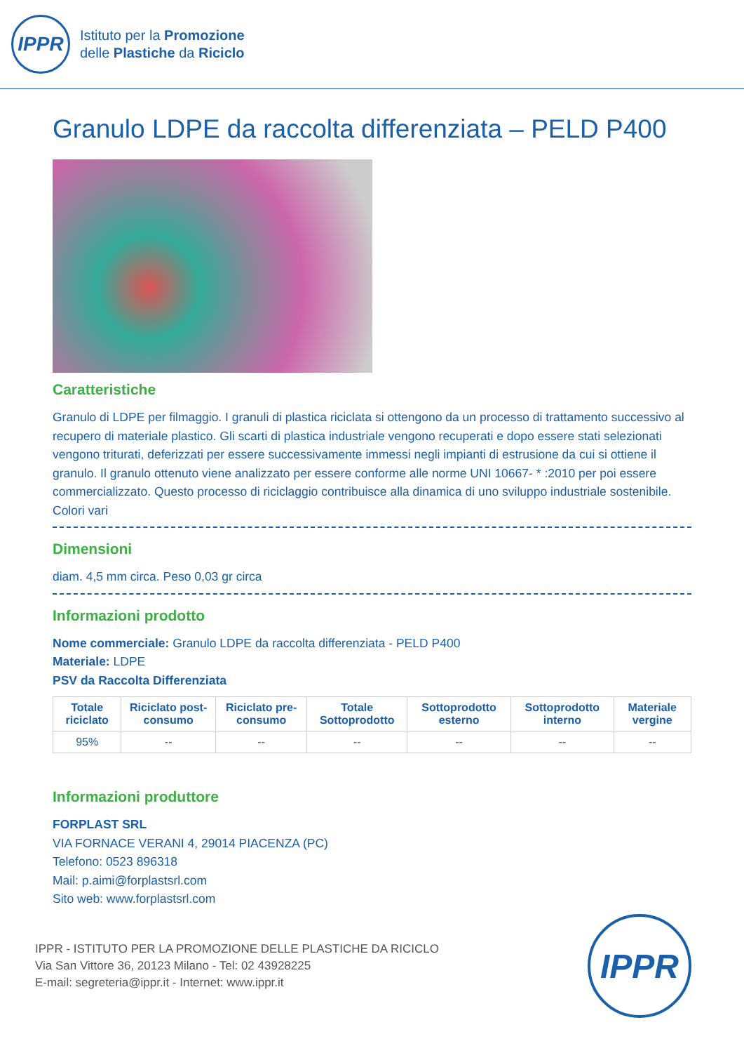IPPR
Istituto per la Promozione
delle Plastiche da Riciclo
Granulo LDPE da raccolta differenziata – PELD P400
Caratteristiche
Granulo di LDPE per filmaggio. I granuli di plastica riciclata si ottengono da un processo di trattamento successivo al recupero di materiale plastico. Gli scarti di plastica industriale vengono recuperati e dopo essere stati selezionati vengono triturati, deferizzati per essere successivamente immessi negli impianti di estrusione da cui si ottiene il granulo. Il granulo ottenuto viene analizzato per essere conforme alle norme UNI 10667- * :2010 per poi essere commercializzato. Questo processo di riciclaggio contribuisce alla dinamica di uno sviluppo industriale sostenibile. Colori vari
Dimensioni
diam. 4,5 mm circa. Peso 0,03 gr circa
Informazioni prodotto
Nome commerciale: Granulo LDPE da raccolta differenziata - PELD P400
Materiale: LDPE
PSV da Raccolta Differenziata
| Totale riciclato | Riciclato post-consumo | Riciclato pre-consumo | Totale Sottoprodotto | Sottoprodotto esterno | Sottoprodotto interno | Materiale vergine |
| --- | --- | --- | --- | --- | --- | --- |
| 95% | -- | -- | -- | -- | -- | -- |
Informazioni produttore
FORPLAST SRL
VIA FORNACE VERANI 4, 29014 PIACENZA (PC)
Telefono: 0523 896318
Mail: p.aimi@forplastsrl.com
Sito web: www.forplastsrl.com
IPPR - ISTITUTO PER LA PROMOZIONE DELLE PLASTICHE DA RICICLO
Via San Vittore 36, 20123 Milano - Tel: 02 43928225
E-mail: segreteria@ippr.it - Internet: www.ippr.it
IPPR